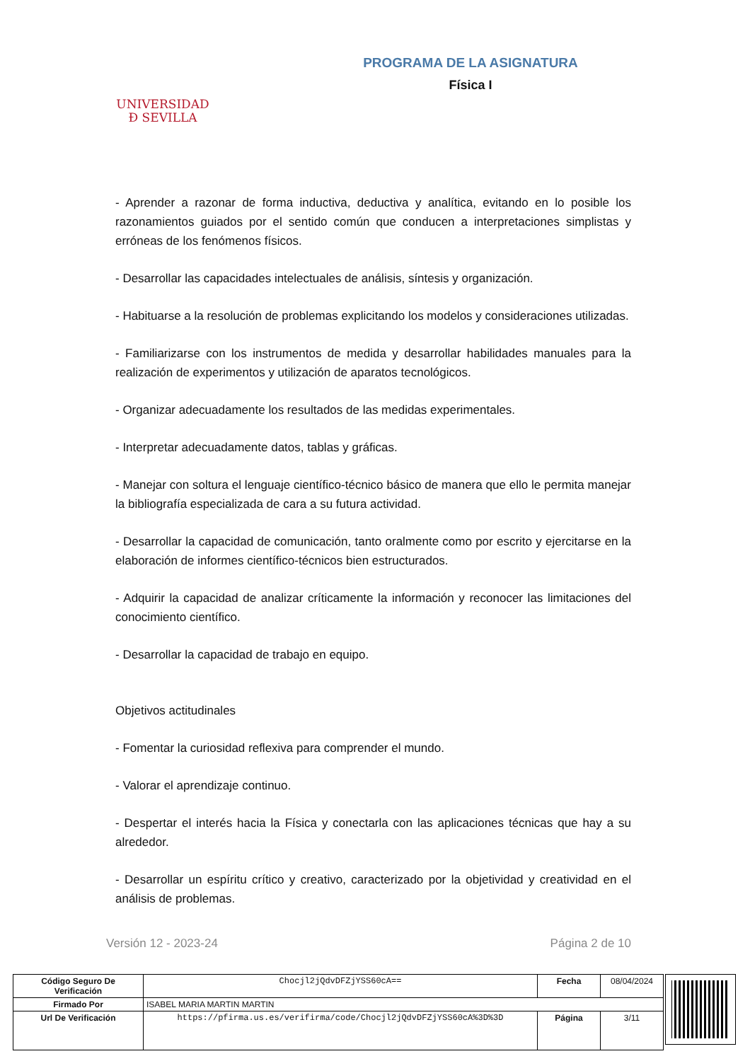UNIVERSIDAD
Ð SEVILLA
PROGRAMA DE LA ASIGNATURA
Física I
- Aprender a razonar de forma inductiva, deductiva y analítica, evitando en lo posible los razonamientos guiados por el sentido común que conducen a interpretaciones simplistas y erróneas de los fenómenos físicos.
- Desarrollar las capacidades intelectuales de análisis, síntesis y organización.
- Habituarse a la resolución de problemas explicitando los modelos y consideraciones utilizadas.
- Familiarizarse con los instrumentos de medida y desarrollar habilidades manuales para la realización de experimentos y utilización de aparatos tecnológicos.
- Organizar adecuadamente los resultados de las medidas experimentales.
- Interpretar adecuadamente datos, tablas y gráficas.
- Manejar con soltura el lenguaje científico-técnico básico de manera que ello le permita manejar la bibliografía especializada de cara a su futura actividad.
- Desarrollar la capacidad de comunicación, tanto oralmente como por escrito y ejercitarse en la elaboración de informes científico-técnicos bien estructurados.
- Adquirir la capacidad de analizar críticamente la información y reconocer las limitaciones del conocimiento científico.
- Desarrollar la capacidad de trabajo en equipo.
Objetivos actitudinales
- Fomentar la curiosidad reflexiva para comprender el mundo.
- Valorar el aprendizaje continuo.
- Despertar el interés hacia la Física y conectarla con las aplicaciones técnicas que hay a su alrededor.
- Desarrollar un espíritu crítico y creativo, caracterizado por la objetividad y creatividad en el análisis de problemas.
Versión 12 - 2023-24 Página 2 de 10
| Código Seguro De Verificación | Chocjl2jQdvDFZjYSS60cA== | Fecha | 08/04/2024 |
| Firmado Por | ISABEL MARIA MARTIN MARTIN | | |
| Url De Verificación | https://pfirma.us.es/verifirma/code/Chocjl2jQdvDFZjYSS60cA%3D%3D | Página | 3/11 |